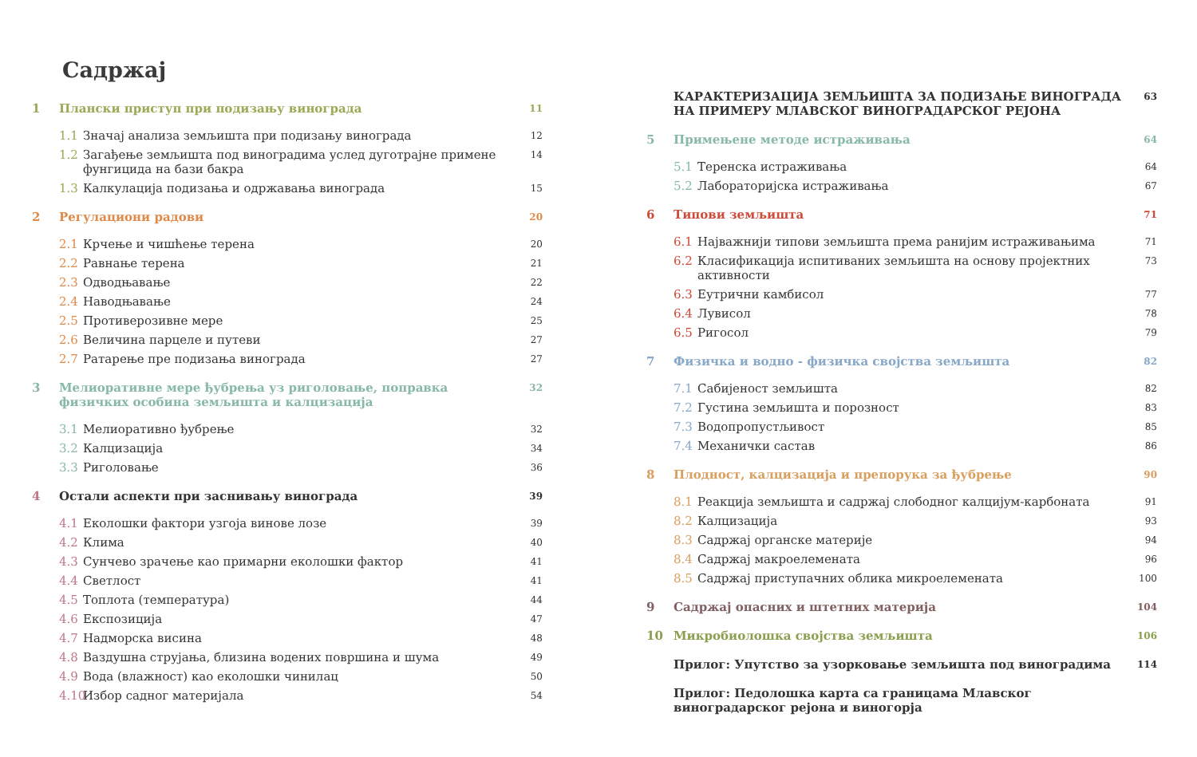Садржај
1 Плански приступ при подизању винограда 11
1.1 Значај анализа земљишта при подизању винограда 12
1.2 Загађење земљишта под виноградима услед дуготрајне примене фунгицида на бази бакра 14
1.3 Калкулација подизања и одржавања винограда 15
2 Регулациони радови 20
2.1 Крчење и чишћење терена 20
2.2 Равнање терена 21
2.3 Одводњавање 22
2.4 Наводњавање 24
2.5 Противерозивне мере 25
2.6 Величина парцеле и путеви 27
2.7 Ратарење пре подизања винограда 27
3 Мелиоративне мере ђубрења уз риголовање, поправка физичких особина земљишта и калцизација 32
3.1 Мелиоративно ђубрење 32
3.2 Калцизација 34
3.3 Риголовање 36
4 Остали аспекти при заснивању винограда 39
4.1 Еколошки фактори узгоја винове лозе 39
4.2 Клима 40
4.3 Сунчево зрачење као примарни еколошки фактор 41
4.4 Светлост 41
4.5 Топлота (температура) 44
4.6 Експозиција 47
4.7 Надморска висина 48
4.8 Ваздушна струјања, близина водених површина и шума 49
4.9 Вода (влажност) као еколошки чинилац 50
4.10 Избор садног материјала 54
КАРАКТЕРИЗАЦИЈА ЗЕМЉИШТА ЗА ПОДИЗАЊЕ ВИНОГРАДА НА ПРИМЕРУ МЛАВСКОГ ВИНОГРАДАРСКОГ РЕЈОНА 63
5 Примењене методе истраживања 64
5.1 Теренска истраживања 64
5.2 Лабораторијска истраживања 67
6 Типови земљишта 71
6.1 Најважнији типови земљишта према ранијим истраживањима 71
6.2 Класификација испитиваних земљишта на основу пројектних активности 73
6.3 Еутрични камбисол 77
6.4 Лувисол 78
6.5 Ригосол 79
7 Физичка и водно - физичка својства земљишта 82
7.1 Сабијеност земљишта 82
7.2 Густина земљишта и порозност 83
7.3 Водопропустљивост 85
7.4 Механички састав 86
8 Плодност, калцизација и препорука за ђубрење 90
8.1 Реакција земљишта и садржај слободног калцијум-карбоната 91
8.2 Калцизација 93
8.3 Садржај органске материје 94
8.4 Садржај макроелемената 96
8.5 Садржај приступачних облика микроелемената 100
9 Садржај опасних и штетних материја 104
10 Микробиолошка својства земљишта 106
Прилог: Упутство за узорковање земљишта под виноградима 114
Прилог: Педолошка карта са границама Млавског виноградарског рејона и виногорја